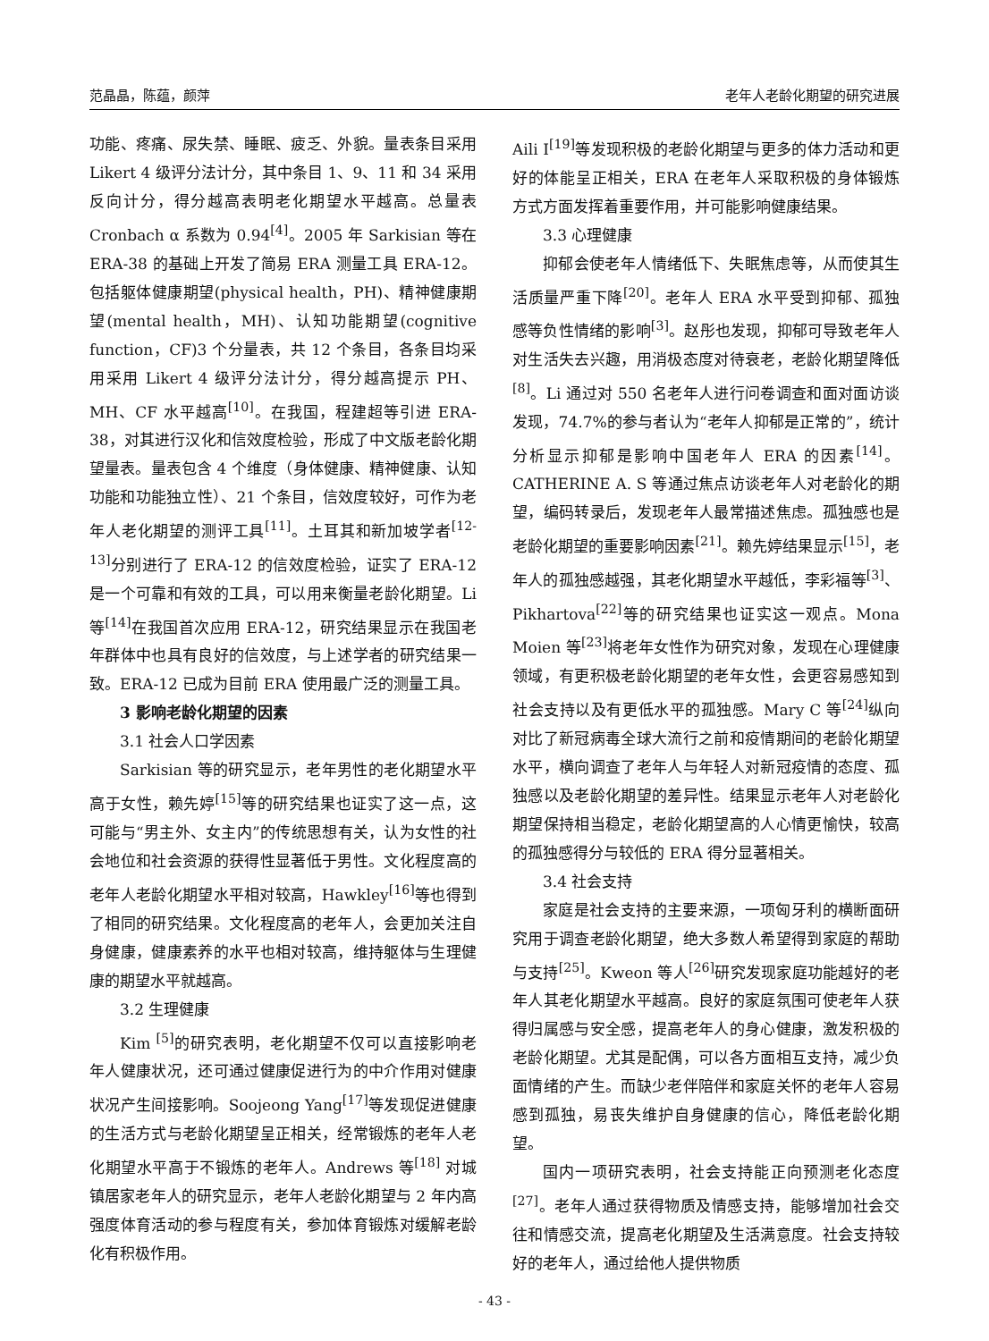范晶晶，陈蕴，颜萍 老年人老龄化期望的研究进展
功能、疼痛、尿失禁、睡眠、疲乏、外貌。量表条目采用 Likert 4 级评分法计分，其中条目 1、9、11 和 34 采用反向计分，得分越高表明老化期望水平越高。总量表 Cronbach α 系数为 0.94<sup>[4]</sup>。2005 年 Sarkisian 等在 ERA-38 的基础上开发了简易 ERA 测量工具 ERA-12。包括躯体健康期望(physical health，PH)、精神健康期望(mental health，MH)、认知功能期望(cognitive function，CF)3 个分量表，共 12 个条目，各条目均采用采用 Likert 4 级评分法计分，得分越高提示 PH、MH、CF 水平越高<sup>[10]</sup>。在我国，程建超等引进 ERA-38，对其进行汉化和信效度检验，形成了中文版老龄化期望量表。量表包含 4 个维度（身体健康、精神健康、认知功能和功能独立性）、21 个条目，信效度较好，可作为老年人老化期望的测评工具<sup>[11]</sup>。土耳其和新加坡学者<sup>[12-13]</sup>分别进行了 ERA-12 的信效度检验，证实了 ERA-12 是一个可靠和有效的工具，可以用来衡量老龄化期望。Li 等<sup>[14]</sup>在我国首次应用 ERA-12，研究结果显示在我国老年群体中也具有良好的信效度，与上述学者的研究结果一致。ERA-12 已成为目前 ERA 使用最广泛的测量工具。
3 影响老龄化期望的因素
3.1 社会人口学因素
Sarkisian 等的研究显示，老年男性的老化期望水平高于女性，赖先婷<sup>[15]</sup>等的研究结果也证实了这一点，这可能与“男主外、女主内”的传统思想有关，认为女性的社会地位和社会资源的获得性显著低于男性。文化程度高的老年人老龄化期望水平相对较高，Hawkley<sup>[16]</sup>等也得到了相同的研究结果。文化程度高的老年人，会更加关注自身健康，健康素养的水平也相对较高，维持躯体与生理健康的期望水平就越高。
3.2 生理健康
Kim <sup>[5]</sup>的研究表明，老化期望不仅可以直接影响老年人健康状况，还可通过健康促进行为的中介作用对健康状况产生间接影响。Soojeong Yang<sup>[17]</sup>等发现促进健康的生活方式与老龄化期望呈正相关，经常锻炼的老年人老化期望水平高于不锻炼的老年人。Andrews 等<sup>[18]</sup> 对城镇居家老年人的研究显示，老年人老龄化期望与 2 年内高强度体育活动的参与程度有关，参加体育锻炼对缓解老龄化有积极作用。
Aili I<sup>[19]</sup>等发现积极的老龄化期望与更多的体力活动和更好的体能呈正相关，ERA 在老年人采取积极的身体锻炼方式方面发挥着重要作用，并可能影响健康结果。
3.3 心理健康
抑郁会使老年人情绪低下、失眠焦虑等，从而使其生活质量严重下降<sup>[20]</sup>。老年人 ERA 水平受到抑郁、孤独感等负性情绪的影响<sup>[3]</sup>。赵彤也发现，抑郁可导致老年人对生活失去兴趣，用消极态度对待衰老，老龄化期望降低<sup>[8]</sup>。Li 通过对 550 名老年人进行问卷调查和面对面访谈发现，74.7%的参与者认为“老年人抑郁是正常的”，统计分析显示抑郁是影响中国老年人 ERA 的因素<sup>[14]</sup>。CATHERINE A. S 等通过焦点访谈老年人对老龄化的期望，编码转录后，发现老年人最常描述焦虑。孤独感也是老龄化期望的重要影响因素<sup>[21]</sup>。赖先婷结果显示<sup>[15]</sup>，老年人的孤独感越强，其老化期望水平越低，李彩福等<sup>[3]</sup>、Pikhartova<sup>[22]</sup>等的研究结果也证实这一观点。Mona Moien 等<sup>[23]</sup>将老年女性作为研究对象，发现在心理健康领域，有更积极老龄化期望的老年女性，会更容易感知到社会支持以及有更低水平的孤独感。Mary C 等<sup>[24]</sup>纵向对比了新冠病毒全球大流行之前和疫情期间的老龄化期望水平，横向调查了老年人与年轻人对新冠疫情的态度、孤独感以及老龄化期望的差异性。结果显示老年人对老龄化期望保持相当稳定，老龄化期望高的人心情更愉快，较高的孤独感得分与较低的 ERA 得分显著相关。
3.4 社会支持
家庭是社会支持的主要来源，一项匈牙利的横断面研究用于调查老龄化期望，绝大多数人希望得到家庭的帮助与支持<sup>[25]</sup>。Kweon 等人<sup>[26]</sup>研究发现家庭功能越好的老年人其老化期望水平越高。良好的家庭氛围可使老年人获得归属感与安全感，提高老年人的身心健康，激发积极的老龄化期望。尤其是配偶，可以各方面相互支持，减少负面情绪的产生。而缺少老伴陪伴和家庭关怀的老年人容易感到孤独，易丧失维护自身健康的信心，降低老龄化期望。
国内一项研究表明，社会支持能正向预测老化态度<sup>[27]</sup>。老年人通过获得物质及情感支持，能够增加社会交往和情感交流，提高老化期望及生活满意度。社会支持较好的老年人，通过给他人提供物质
- 43 -